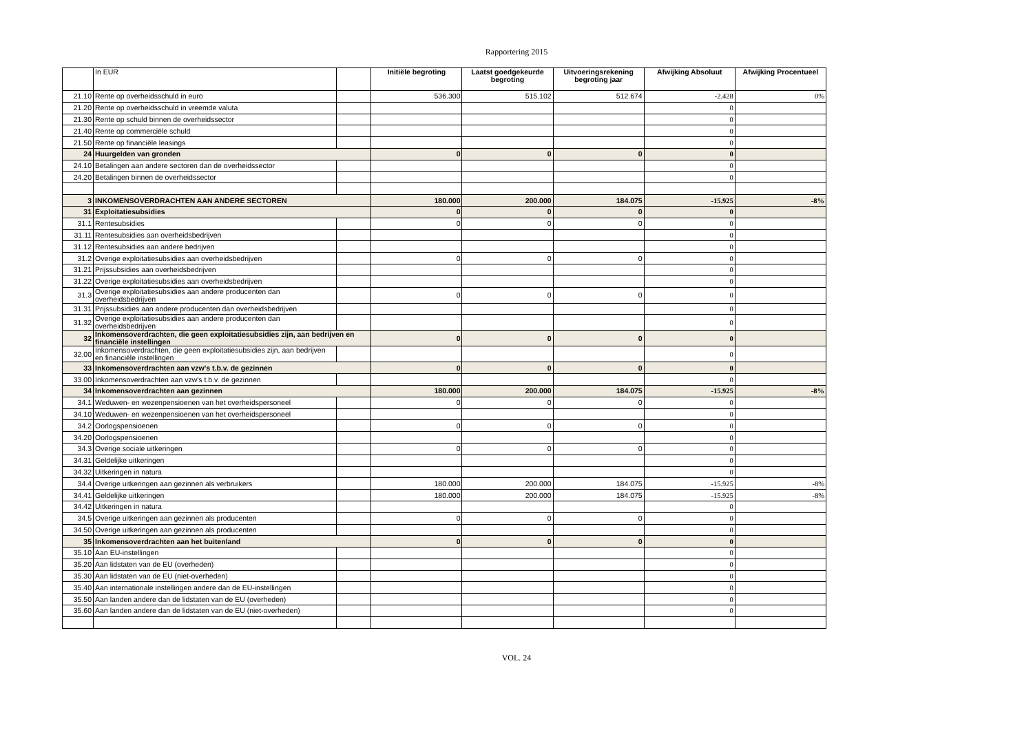Rapportering 2015
| | In EUR | | Initiële begroting | Laatst goedgekeurde begroting | Uitvoeringsrekening begroting jaar | Afwijking Absoluut | Afwijking Procentueel |
| --- | --- | --- | --- | --- | --- | --- | --- |
| 21.10 | Rente op overheidsschuld in euro | | 536.300 | 515.102 | 512.674 | -2.428 | 0% |
| 21.20 | Rente op overheidsschuld in vreemde valuta | | | | | 0 | |
| 21.30 | Rente op schuld binnen de overheidssector | | | | | 0 | |
| 21.40 | Rente op commerciële schuld | | | | | 0 | |
| 21.50 | Rente op financiële leasings | | | | | 0 | |
| 24 | Huurgelden van gronden | | 0 | 0 | 0 | 0 | |
| 24.10 | Betalingen aan andere sectoren dan de overheidssector | | | | | 0 | |
| 24.20 | Betalingen binnen de overheidssector | | | | | 0 | |
| 3 | INKOMENSOVERDRACHTEN AAN ANDERE SECTOREN | | 180.000 | 200.000 | 184.075 | -15.925 | -8% |
| 31 | Exploitatiesubsidies | | 0 | 0 | 0 | 0 | |
| 31.1 | Rentesubsidies | | 0 | 0 | 0 | 0 | |
| 31.11 | Rentesubsidies aan overheidsbedrijven | | | | | 0 | |
| 31.12 | Rentesubsidies aan andere bedrijven | | | | | 0 | |
| 31.2 | Overige exploitatiesubsidies aan overheidsbedrijven | | 0 | 0 | 0 | 0 | |
| 31.21 | Prijssubsidies aan overheidsbedrijven | | | | | 0 | |
| 31.22 | Overige exploitatiesubsidies aan overheidsbedrijven | | | | | 0 | |
| 31.3 | Overige exploitatiesubsidies aan andere producenten dan overheidsbedrijven | | 0 | 0 | 0 | 0 | |
| 31.31 | Prijssubsidies aan andere producenten dan overheidsbedrijven | | | | | 0 | |
| 31.32 | Overige exploitatiesubsidies aan andere producenten dan overheidsbedrijven | | | | | 0 | |
| 32 | Inkomensoverdrachten, die geen exploitatiesubsidies zijn, aan bedrijven en financiële instellingen | | 0 | 0 | 0 | 0 | |
| 32.00 | Inkomensoverdrachten, die geen exploitatiesubsidies zijn, aan bedrijven en financiële instellingen | | | | | 0 | |
| 33 | Inkomensoverdrachten aan vzw's t.b.v. de gezinnen | | 0 | 0 | 0 | 0 | |
| 33.00 | Inkomensoverdrachten aan vzw's t.b.v. de gezinnen | | | | | 0 | |
| 34 | Inkomensoverdrachten aan gezinnen | | 180.000 | 200.000 | 184.075 | -15.925 | -8% |
| 34.1 | Weduwen- en wezenpensioenen van het overheidspersoneel | | 0 | 0 | 0 | 0 | |
| 34.10 | Weduwen- en wezenpensioenen van het overheidspersoneel | | | | | 0 | |
| 34.2 | Oorlogspensioenen | | 0 | 0 | 0 | 0 | |
| 34.20 | Oorlogspensioenen | | | | | 0 | |
| 34.3 | Overige sociale uitkeringen | | 0 | 0 | 0 | 0 | |
| 34.31 | Geldelijke uitkeringen | | | | | 0 | |
| 34.32 | Uitkeringen in natura | | | | | 0 | |
| 34.4 | Overige uitkeringen aan gezinnen als verbruikers | | 180.000 | 200.000 | 184.075 | -15.925 | -8% |
| 34.41 | Geldelijke uitkeringen | | 180.000 | 200.000 | 184.075 | -15.925 | -8% |
| 34.42 | Uitkeringen in natura | | | | | 0 | |
| 34.5 | Overige uitkeringen aan gezinnen als producenten | | 0 | 0 | 0 | 0 | |
| 34.50 | Overige uitkeringen aan gezinnen als producenten | | | | | 0 | |
| 35 | Inkomensoverdrachten aan het buitenland | | 0 | 0 | 0 | 0 | |
| 35.10 | Aan EU-instellingen | | | | | 0 | |
| 35.20 | Aan lidstaten van de EU (overheden) | | | | | 0 | |
| 35.30 | Aan lidstaten van de EU (niet-overheden) | | | | | 0 | |
| 35.40 | Aan internationale instellingen andere dan de EU-instellingen | | | | | 0 | |
| 35.50 | Aan landen andere dan de lidstaten van de EU (overheden) | | | | | 0 | |
| 35.60 | Aan landen andere dan de lidstaten van de EU (niet-overheden) | | | | | 0 | |
VOL. 24